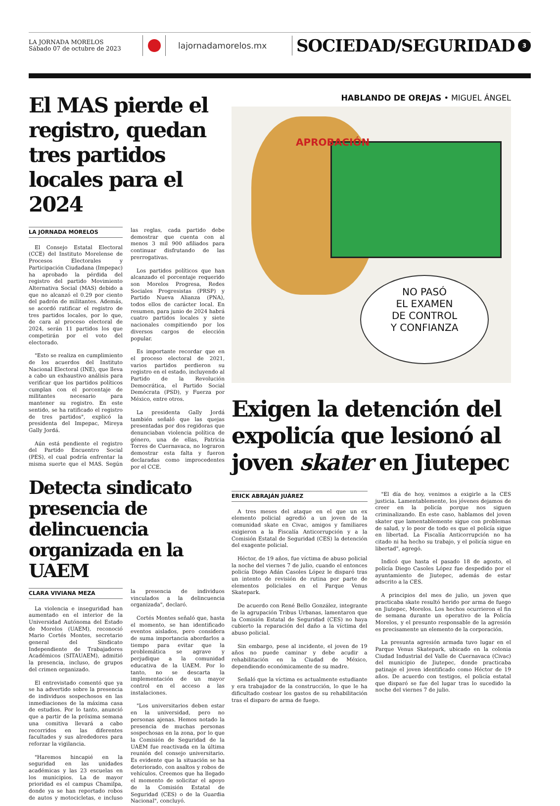LA JORNADA MORELOS
Sábado 07 de octubre de 2023
lajornadamorelos.mx
SOCIEDAD/SEGURIDAD
3
El MAS pierde el registro, quedan tres partidos locales para el 2024
LA JORNADA MORELOS
El Consejo Estatal Electoral (CCE) del Instituto Morelense de Procesos Electorales y Participación Ciudadana (Impepac) ha aprobado la pérdida del registro del partido Movimiento Alternativa Social (MAS) debido a que no alcanzó el 0.29 por ciento del padrón de militantes. Además, se acordó ratificar el registro de tres partidos locales, por lo que, de cara al proceso electoral de 2024, serán 11 partidos los que competirán por el voto del electorado.
"Esto se realiza en cumplimiento de los acuerdos del Instituto Nacional Electoral (INE), que lleva a cabo un exhaustivo análisis para verificar que los partidos políticos cumplan con el porcentaje de militantes necesario para mantener su registro. En este sentido, se ha ratificado el registro de tres partidos", explicó la presidenta del Impepac, Mireya Gally Jordá.
Aún está pendiente el registro del Partido Encuentro Social (PES), el cual podría enfrentar la misma suerte que el MAS. Según las reglas, cada partido debe demostrar que cuenta con al menos 3 mil 900 afiliados para continuar disfrutando de las prerrogativas.
Los partidos políticos que han alcanzado el porcentaje requerido son Morelos Progresa, Redes Sociales Progresistas (PRSP) y Partido Nueva Alianza (PNA), todos ellos de carácter local. En resumen, para junio de 2024 habrá cuatro partidos locales y siete nacionales compitiendo por los diversos cargos de elección popular.
Es importante recordar que en el proceso electoral de 2021, varios partidos perdieron su registro en el estado, incluyendo al Partido de la Revolución Democrática, el Partido Social Demócrata (PSD), y Fuerza por México, entre otros.
La presidenta Gally Jordá también señaló que las quejas presentadas por dos regidoras que denunciaban violencia política de género, una de ellas, Patricia Torres de Cuernavaca, no lograron demostrar esta falta y fueron declaradas como improcedentes por el CCE.
Detecta sindicato presencia de delincuencia organizada en la UAEM
CLARA VIVIANA MEZA
La violencia e inseguridad han aumentado en el interior de la Universidad Autónoma del Estado de Morelos (UAEM), reconoció Mario Cortés Montes, secretario general del Sindicato Independiente de Trabajadores Académicos (SITAUAEM), admitió la presencia, incluso, de grupos del crimen organizado.
El entrevistado comentó que ya se ha advertido sobre la presencia de individuos sospechosos en las inmediaciones de la máxima casa de estudios. Por lo tanto, anunció que a partir de la próxima semana una comitiva llevará a cabo recorridos en las diferentes facultades y sus alrededores para reforzar la vigilancia.
"Haremos hincapié en la seguridad en las unidades académicas y las 23 escuelas en los municipios. La de mayor prioridad es el campus Chamilpa, donde ya se han reportado robos de autos y motocicletas, e incluso la presencia de individuos vinculados a la delincuencia organizada", declaró.
Cortés Montes señaló que, hasta el momento, se han identificado eventos aislados, pero considera de suma importancia abordarlos a tiempo para evitar que la problemática se agrave y perjudique a la comunidad educativa de la UAEM. Por lo tanto, no se descarta la implementación de un mayor control en el acceso a las instalaciones.
"Los universitarios deben estar en la universidad, pero no personas ajenas. Hemos notado la presencia de muchas personas sospechosas en la zona, por lo que la Comisión de Seguridad de la UAEM fue reactivada en la última reunión del consejo universitario. Es evidente que la situación se ha deteriorado, con asaltos y robos de vehículos. Creemos que ha llegado el momento de solicitar el apoyo de la Comisión Estatal de Seguridad (CES) o de la Guardia Nacional", concluyó.
HABLANDO DE OREJAS • MIGUEL ÁNGEL
APROBACIÓN
NO PASÓ
EL EXAMEN
DE CONTROL
Y CONFIANZA
Exigen la detención del expolicía que lesionó al joven skater en Jiutepec
ERICK ABRAJÁN JUÁREZ
A tres meses del ataque en el que un ex elemento policial agredió a un joven de la comunidad skate en Civac, amigos y familiares exigieron a la Fiscalía Anticorrupción y a la Comisión Estatal de Seguridad (CES) la detención del exagente policial.
Héctor, de 19 años, fue víctima de abuso policial la noche del viernes 7 de julio, cuando el entonces policía Diego Adán Casoles López le disparó tras un intento de revisión de rutina por parte de elementos policiales en el Parque Venus Skatepark.
De acuerdo con René Bello González, integrante de la agrupación Tribus Urbanas, lamentaron que la Comisión Estatal de Seguridad (CES) no haya cubierto la reparación del daño a la víctima del abuso policial.
Sin embargo, pese al incidente, el joven de 19 años no puede caminar y debe acudir a rehabilitación en la Ciudad de México, dependiendo económicamente de su madre.
Señaló que la víctima es actualmente estudiante y era trabajador de la construcción, lo que le ha dificultado costear los gastos de su rehabilitación tras el disparo de arma de fuego.
"El día de hoy, venimos a exigirle a la CES justicia. Lamentablemente, los jóvenes dejamos de creer en la policía porque nos siguen criminalizando. En este caso, hablamos del joven skater que lamentablemente sigue con problemas de salud, y lo peor de todo es que el policía sigue en libertad. La Fiscalía Anticorrupción no ha citado ni ha hecho su trabajo, y el policía sigue en libertad", agregó.
Indicó que hasta el pasado 18 de agosto, el policía Diego Casoles López fue despedido por el ayuntamiento de Jiutepec, además de estar adscrito a la CES.
A principios del mes de julio, un joven que practicaba skate resultó herido por arma de fuego en Jiutepec, Morelos. Los hechos ocurrieron el fin de semana durante un operativo de la Policía Morelos, y el presunto responsable de la agresión es precisamente un elemento de la corporación.
La presunta agresión armada tuvo lugar en el Parque Venus Skatepark, ubicado en la colonia Ciudad Industrial del Valle de Cuernavaca (Civac) del municipio de Jiutepec, donde practicaba patinaje el joven identificado como Héctor de 19 años. De acuerdo con testigos, el policía estatal que disparó se fue del lugar tras lo sucedido la noche del viernes 7 de julio.